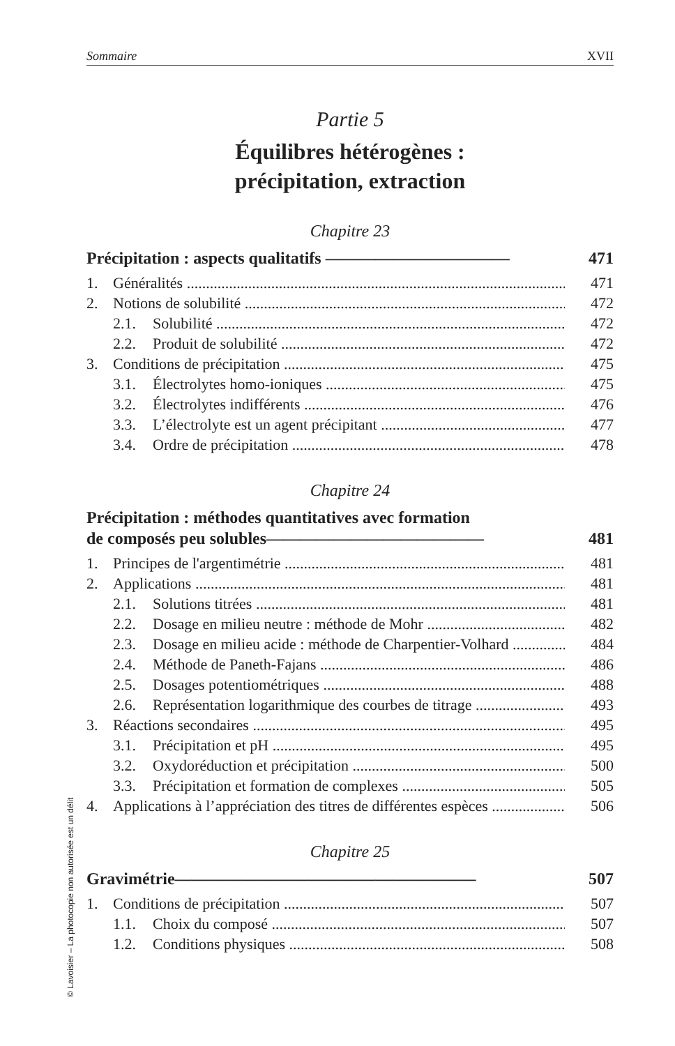Sommaire XVII
Partie 5
Équilibres hétérogènes :
précipitation, extraction
Chapitre 23
Précipitation : aspects qualitatifs ——————————— 471
1. Généralités 471
2. Notions de solubilité 472
2.1. Solubilité 472
2.2. Produit de solubilité 472
3. Conditions de précipitation 475
3.1. Électrolytes homo-ioniques 475
3.2. Électrolytes indifférents 476
3.3. L’électrolyte est un agent précipitant 477
3.4. Ordre de précipitation 478
Chapitre 24
Précipitation : méthodes quantitatives avec formation
de composés peu solubles————————————— 481
1. Principes de l'argentimétrie 481
2. Applications 481
2.1. Solutions titrées 481
2.2. Dosage en milieu neutre : méthode de Mohr 482
2.3. Dosage en milieu acide : méthode de Charpentier-Volhard 484
2.4. Méthode de Paneth-Fajans 486
2.5. Dosages potentiométriques 488
2.6. Représentation logarithmique des courbes de titrage 493
3. Réactions secondaires 495
3.1. Précipitation et pH 495
3.2. Oxydoréduction et précipitation 500
3.3. Précipitation et formation de complexes 505
4. Applications à l’appréciation des titres de différentes espèces 506
Chapitre 25
Gravimétrie—————————————————— 507
1. Conditions de précipitation 507
1.1. Choix du composé 507
1.2. Conditions physiques 508
© Lavoisier – La photocopie non autorisée est un délit